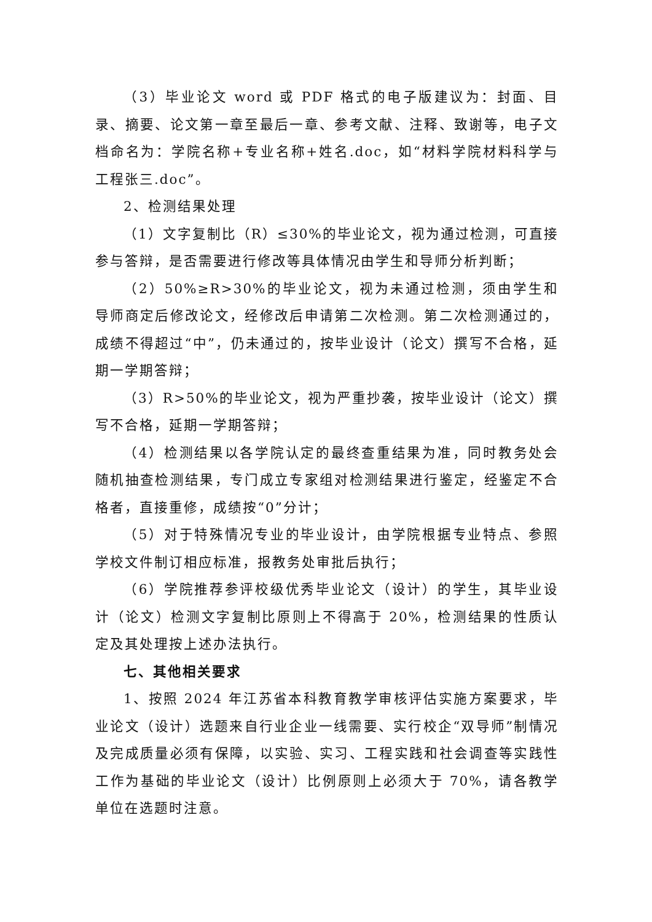（3）毕业论文 word 或 PDF 格式的电子版建议为：封面、目录、摘要、论文第一章至最后一章、参考文献、注释、致谢等，电子文档命名为：学院名称+专业名称+姓名.doc，如“材料学院材料科学与工程张三.doc”。
2、检测结果处理
（1）文字复制比（R）≤30%的毕业论文，视为通过检测，可直接参与答辩，是否需要进行修改等具体情况由学生和导师分析判断；
（2）50%≥R>30%的毕业论文，视为未通过检测，须由学生和导师商定后修改论文，经修改后申请第二次检测。第二次检测通过的，成绩不得超过“中”，仍未通过的，按毕业设计（论文）撰写不合格，延期一学期答辩；
（3）R>50%的毕业论文，视为严重抄袭，按毕业设计（论文）撰写不合格，延期一学期答辩；
（4）检测结果以各学院认定的最终查重结果为准，同时教务处会随机抽查检测结果，专门成立专家组对检测结果进行鉴定，经鉴定不合格者，直接重修，成绩按“0”分计；
（5）对于特殊情况专业的毕业设计，由学院根据专业特点、参照学校文件制订相应标准，报教务处审批后执行；
（6）学院推荐参评校级优秀毕业论文（设计）的学生，其毕业设计（论文）检测文字复制比原则上不得高于 20%，检测结果的性质认定及其处理按上述办法执行。
七、其他相关要求
1、按照 2024 年江苏省本科教育教学审核评估实施方案要求，毕业论文（设计）选题来自行业企业一线需要、实行校企“双导师”制情况及完成质量必须有保障，以实验、实习、工程实践和社会调查等实践性工作为基础的毕业论文（设计）比例原则上必须大于 70%，请各教学单位在选题时注意。